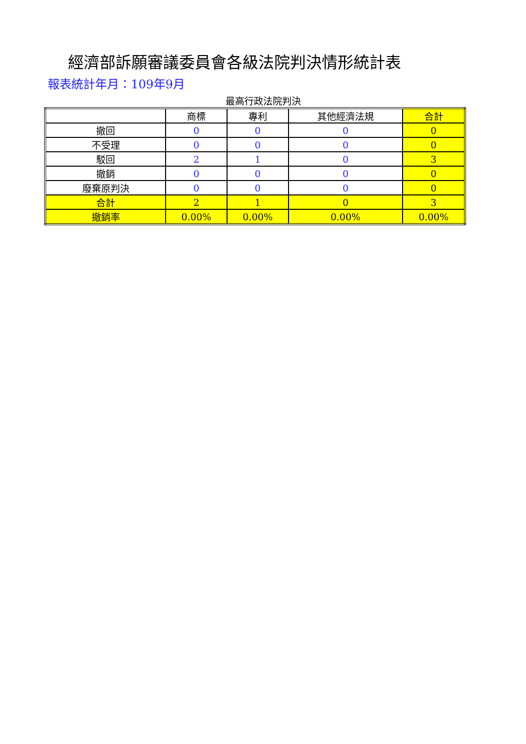經濟部訴願審議委員會各級法院判決情形統計表
報表統計年月：109年9月
最高行政法院判決
| | 商標 | 專利 | 其他經濟法規 | 合計 |
| --- | --- | --- | --- | --- |
| 撤回 | 0 | 0 | 0 | 0 |
| 不受理 | 0 | 0 | 0 | 0 |
| 駁回 | 2 | 1 | 0 | 3 |
| 撤銷 | 0 | 0 | 0 | 0 |
| 廢棄原判決 | 0 | 0 | 0 | 0 |
| 合計 | 2 | 1 | 0 | 3 |
| 撤銷率 | 0.00% | 0.00% | 0.00% | 0.00% |